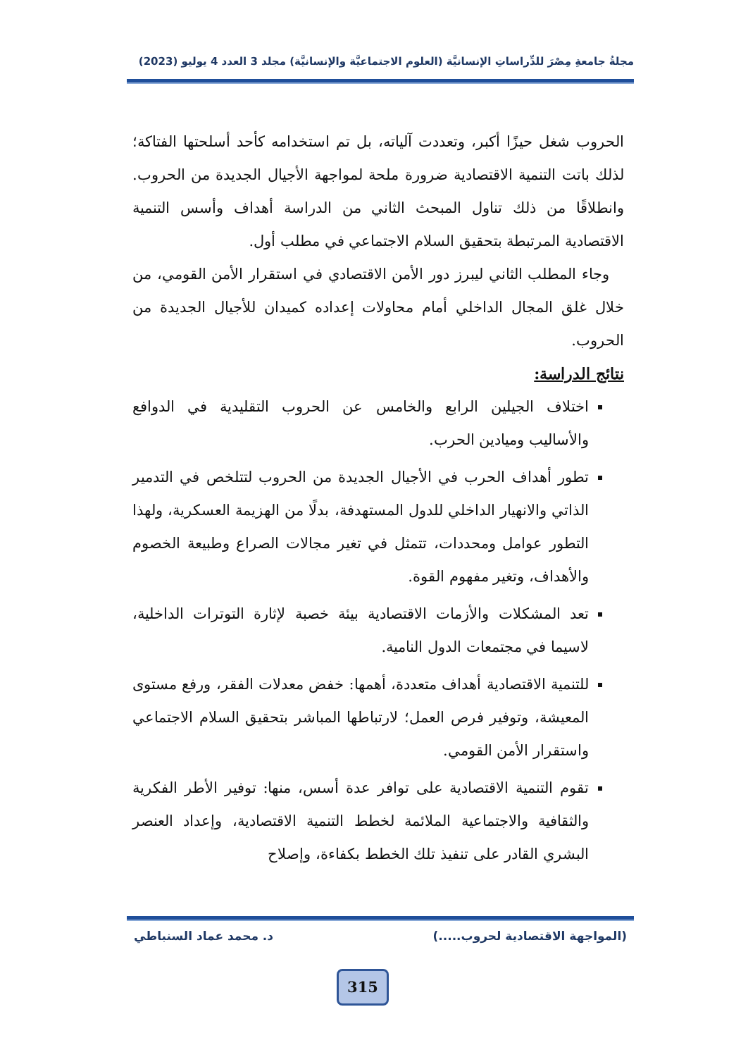مجلةُ جامعةِ مِصْرَ للدِّراساتِ الإنسانيَّة (العلوم الاجتماعيَّة والإنسانيَّة) مجلد 3 العدد 4 يوليو (2023)
الحروب شغل حيزًا أكبر، وتعددت آلياته، بل تم استخدامه كأحد أسلحتها الفتاكة؛ لذلك باتت التنمية الاقتصادية ضرورة ملحة لمواجهة الأجيال الجديدة من الحروب. وانطلاقًا من ذلك تناول المبحث الثاني من الدراسة أهداف وأسس التنمية الاقتصادية المرتبطة بتحقيق السلام الاجتماعي في مطلب أول.
 وجاء المطلب الثاني ليبرز دور الأمن الاقتصادي في استقرار الأمن القومي، من خلال غلق المجال الداخلي أمام محاولات إعداده كميدان للأجيال الجديدة من الحروب.
نتائج الدراسة:
اختلاف الجيلين الرابع والخامس عن الحروب التقليدية في الدوافع والأساليب وميادين الحرب.
تطور أهداف الحرب في الأجيال الجديدة من الحروب لتتلخص في التدمير الذاتي والانهيار الداخلي للدول المستهدفة، بدلًا من الهزيمة العسكرية، ولهذا التطور عوامل ومحددات، تتمثل في تغير مجالات الصراع وطبيعة الخصوم والأهداف، وتغير مفهوم القوة.
تعد المشكلات والأزمات الاقتصادية بيئة خصبة لإثارة التوترات الداخلية، لاسيما في مجتمعات الدول النامية.
للتنمية الاقتصادية أهداف متعددة، أهمها: خفض معدلات الفقر، ورفع مستوى المعيشة، وتوفير فرص العمل؛ لارتباطها المباشر بتحقيق السلام الاجتماعي واستقرار الأمن القومي.
تقوم التنمية الاقتصادية على توافر عدة أسس، منها: توفير الأطر الفكرية والثقافية والاجتماعية الملائمة لخطط التنمية الاقتصادية، وإعداد العنصر البشري القادر على تنفيذ تلك الخطط بكفاءة، وإصلاح
(المواجهة الاقتصادية لحروب.....) د. محمد عماد السنباطي
315